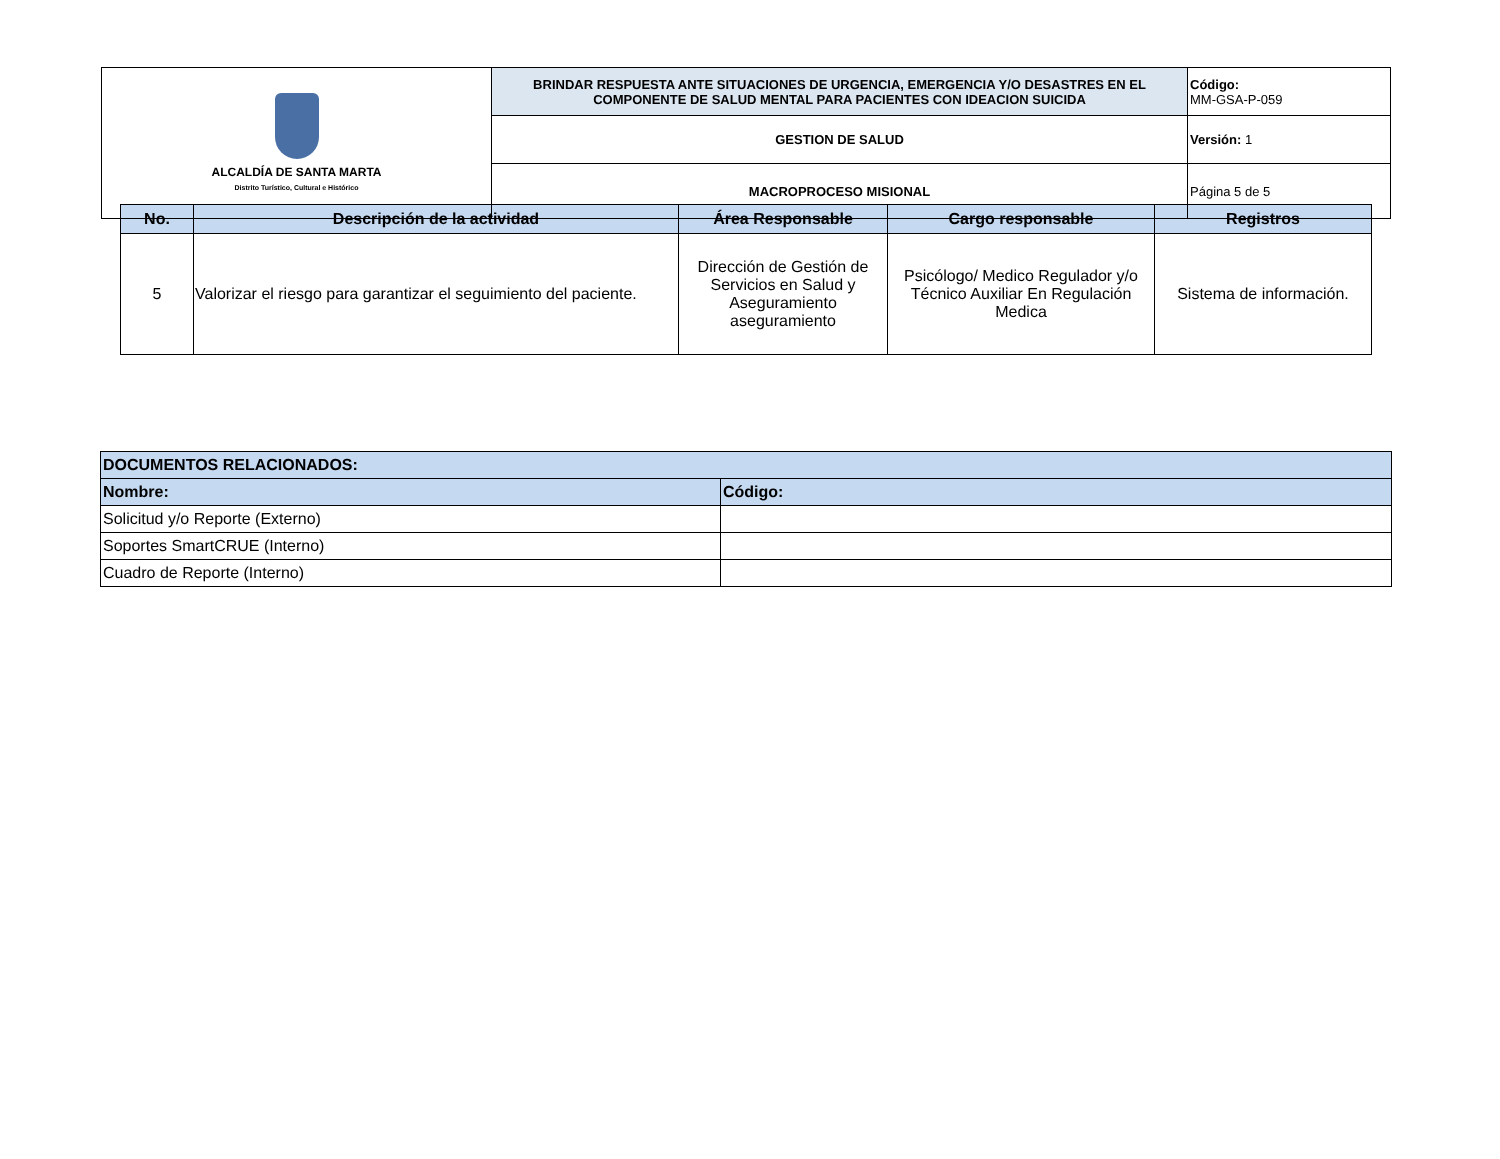| ALCALDÍA DE SANTA MARTA Distrito Turístico, Cultural e Histórico | BRINDAR RESPUESTA ANTE SITUACIONES DE URGENCIA, EMERGENCIA Y/O DESASTRES EN EL COMPONENTE DE SALUD MENTAL PARA PACIENTES CON IDEACION SUICIDA | Código: MM-GSA-P-059 |
| | GESTION DE SALUD | Versión: 1 |
| | MACROPROCESO MISIONAL | Página 5 de 5 |
| No. | Descripción de la actividad | Área Responsable | Cargo responsable | Registros |
| --- | --- | --- | --- | --- |
| 5 | Valorizar el riesgo para garantizar el seguimiento del paciente. | Dirección de Gestión de Servicios en Salud y Aseguramiento aseguramiento | Psicólogo/ Medico Regulador y/o Técnico Auxiliar En Regulación Medica | Sistema de información. |
| DOCUMENTOS RELACIONADOS: | |
| Nombre: | Código: |
| Solicitud y/o Reporte (Externo) | |
| Soportes SmartCRUE (Interno) | |
| Cuadro de Reporte (Interno) | |